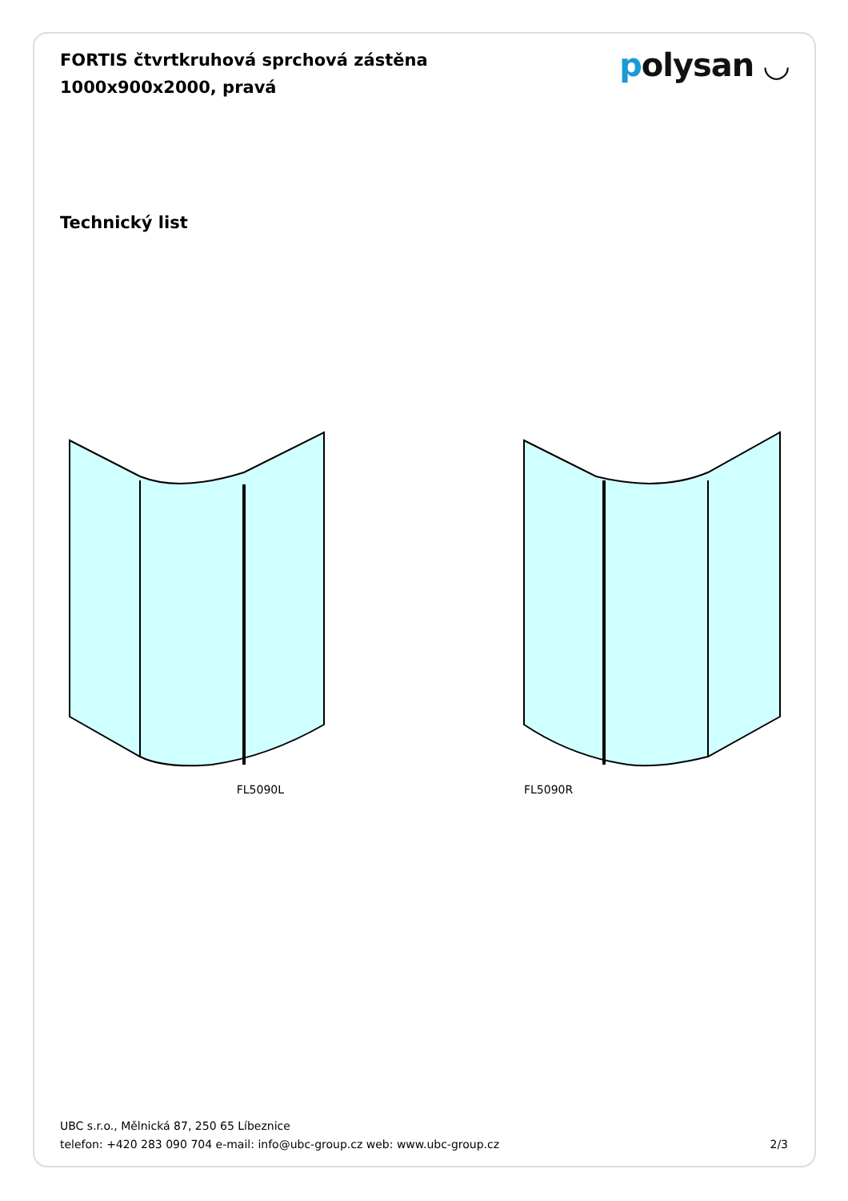FORTIS čtvrtkruhová sprchová zástěna
1000x900x2000, pravá
polysan ◡
Technický list
FL5090L FL5090R
UBC s.r.o., Mělnická 87, 250 65 Líbeznice
telefon: +420 283 090 704 e-mail: info@ubc-group.cz web: www.ubc-group.cz 2/3